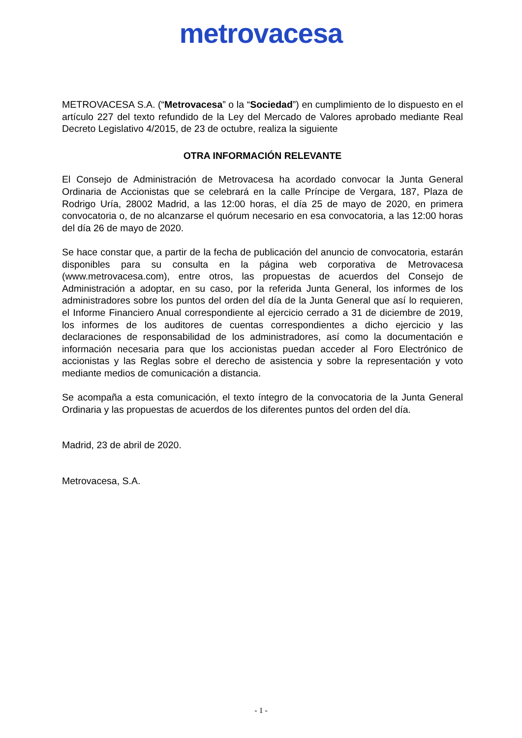metrovacesa
METROVACESA S.A. (“Metrovacesa” o la “Sociedad”) en cumplimiento de lo dispuesto en el artículo 227 del texto refundido de la Ley del Mercado de Valores aprobado mediante Real Decreto Legislativo 4/2015, de 23 de octubre, realiza la siguiente
OTRA INFORMACIÓN RELEVANTE
El Consejo de Administración de Metrovacesa ha acordado convocar la Junta General Ordinaria de Accionistas que se celebrará en la calle Príncipe de Vergara, 187, Plaza de Rodrigo Uría, 28002 Madrid, a las 12:00 horas, el día 25 de mayo de 2020, en primera convocatoria o, de no alcanzarse el quórum necesario en esa convocatoria, a las 12:00 horas del día 26 de mayo de 2020.
Se hace constar que, a partir de la fecha de publicación del anuncio de convocatoria, estarán disponibles para su consulta en la página web corporativa de Metrovacesa (www.metrovacesa.com), entre otros, las propuestas de acuerdos del Consejo de Administración a adoptar, en su caso, por la referida Junta General, los informes de los administradores sobre los puntos del orden del día de la Junta General que así lo requieren, el Informe Financiero Anual correspondiente al ejercicio cerrado a 31 de diciembre de 2019, los informes de los auditores de cuentas correspondientes a dicho ejercicio y las declaraciones de responsabilidad de los administradores, así como la documentación e información necesaria para que los accionistas puedan acceder al Foro Electrónico de accionistas y las Reglas sobre el derecho de asistencia y sobre la representación y voto mediante medios de comunicación a distancia.
Se acompaña a esta comunicación, el texto íntegro de la convocatoria de la Junta General Ordinaria y las propuestas de acuerdos de los diferentes puntos del orden del día.
Madrid, 23 de abril de 2020.
Metrovacesa, S.A.
- 1 -